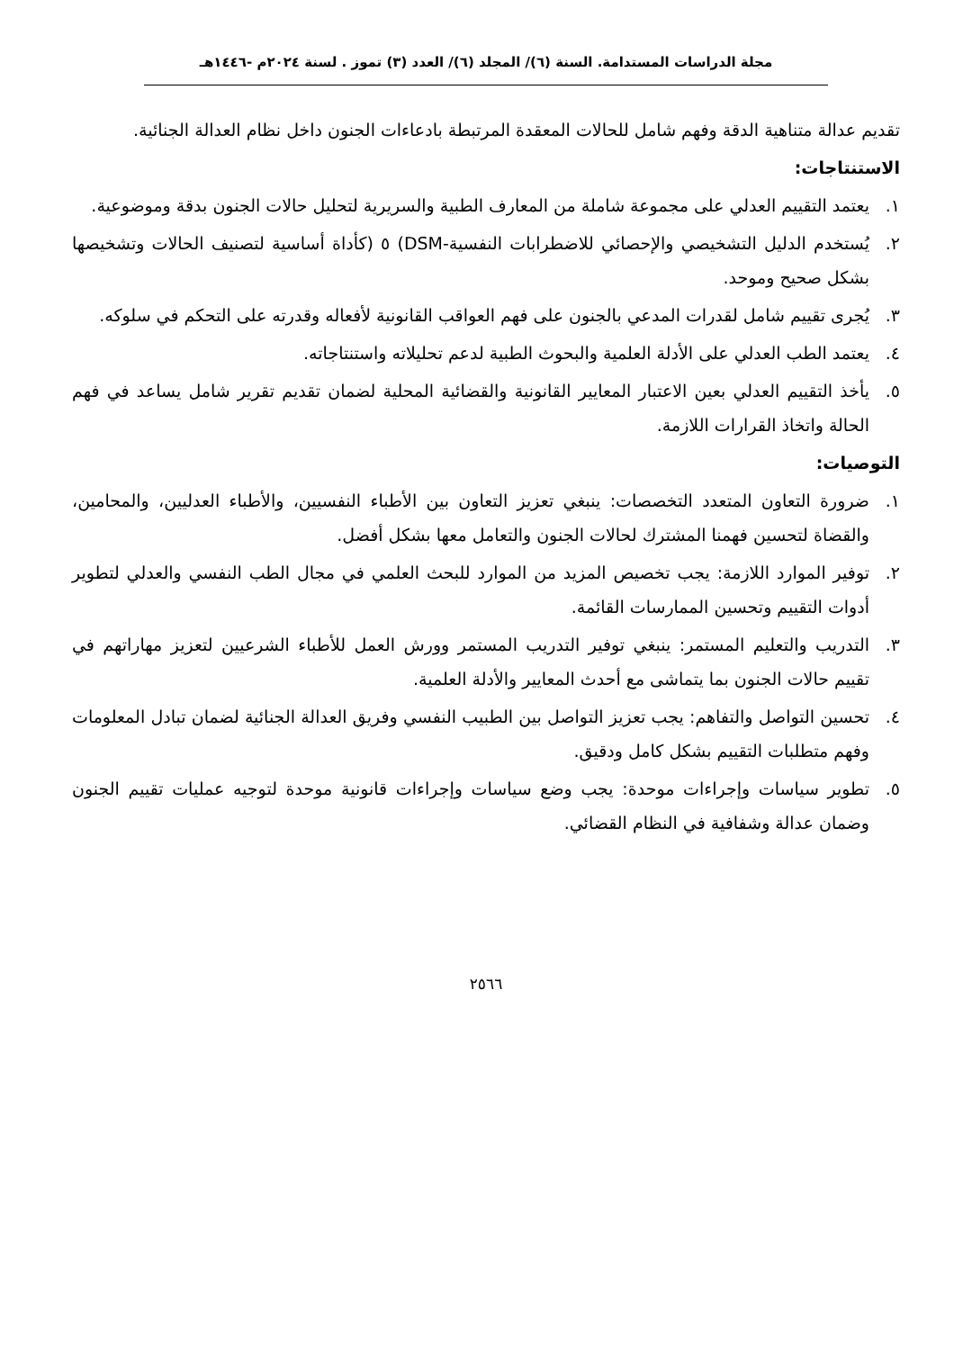مجلة الدراسات المستدامة. السنة (٦)/ المجلد (٦)/ العدد (٣) تموز . لسنة ٢٠٢٤م -١٤٤٦هـ
تقديم عدالة متناهية الدقة وفهم شامل للحالات المعقدة المرتبطة بادعاءات الجنون داخل نظام العدالة الجنائية.
الاستنتاجات:
١. يعتمد التقييم العدلي على مجموعة شاملة من المعارف الطبية والسريرية لتحليل حالات الجنون بدقة وموضوعية.
٢. يُستخدم الدليل التشخيصي والإحصائي للاضطرابات النفسية-DSM) ٥ (كأداة أساسية لتصنيف الحالات وتشخيصها بشكل صحيح وموحد.
٣. يُجرى تقييم شامل لقدرات المدعي بالجنون على فهم العواقب القانونية لأفعاله وقدرته على التحكم في سلوكه.
٤. يعتمد الطب العدلي على الأدلة العلمية والبحوث الطبية لدعم تحليلاته واستنتاجاته.
٥. يأخذ التقييم العدلي بعين الاعتبار المعايير القانونية والقضائية المحلية لضمان تقديم تقرير شامل يساعد في فهم الحالة واتخاذ القرارات اللازمة.
التوصيات:
١. ضرورة التعاون المتعدد التخصصات: ينبغي تعزيز التعاون بين الأطباء النفسيين، والأطباء العدليين، والمحامين، والقضاة لتحسين فهمنا المشترك لحالات الجنون والتعامل معها بشكل أفضل.
٢. توفير الموارد اللازمة: يجب تخصيص المزيد من الموارد للبحث العلمي في مجال الطب النفسي والعدلي لتطوير أدوات التقييم وتحسين الممارسات القائمة.
٣. التدريب والتعليم المستمر: ينبغي توفير التدريب المستمر وورش العمل للأطباء الشرعيين لتعزيز مهاراتهم في تقييم حالات الجنون بما يتماشى مع أحدث المعايير والأدلة العلمية.
٤. تحسين التواصل والتفاهم: يجب تعزيز التواصل بين الطبيب النفسي وفريق العدالة الجنائية لضمان تبادل المعلومات وفهم متطلبات التقييم بشكل كامل ودقيق.
٥. تطوير سياسات وإجراءات موحدة: يجب وضع سياسات وإجراءات قانونية موحدة لتوجيه عمليات تقييم الجنون وضمان عدالة وشفافية في النظام القضائي.
٢٥٦٦